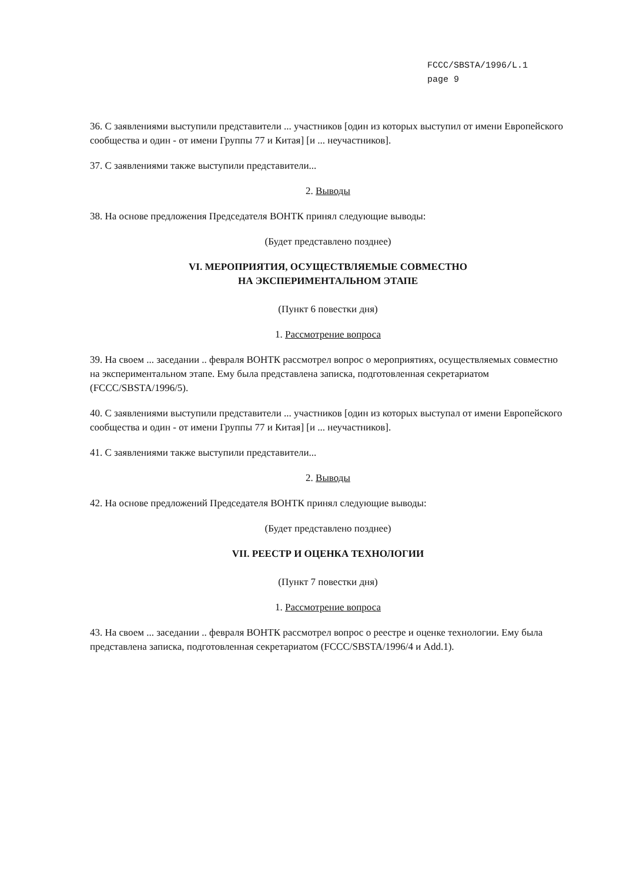FCCC/SBSTA/1996/L.1
page 9
36. С заявлениями выступили представители ... участников [один из которых выступил от имени Европейского сообщества и один - от имени Группы 77 и Китая] [и ... неучастников].
37. С заявлениями также выступили представители...
2. Выводы
38. На основе предложения Председателя ВОНТК принял следующие выводы:
(Будет представлено позднее)
VI. МЕРОПРИЯТИЯ, ОСУЩЕСТВЛЯЕМЫЕ СОВМЕСТНО
НА ЭКСПЕРИМЕНТАЛЬНОМ ЭТАПЕ
(Пункт 6 повестки дня)
1. Рассмотрение вопроса
39. На своем ... заседании .. февраля ВОНТК рассмотрел вопрос о мероприятиях, осуществляемых совместно на экспериментальном этапе. Ему была представлена записка, подготовленная секретариатом (FCCC/SBSTA/1996/5).
40. С заявлениями выступили представители ... участников [один из которых выступал от имени Европейского сообщества и один - от имени Группы 77 и Китая] [и ... неучастников].
41. С заявлениями также выступили представители...
2. Выводы
42. На основе предложений Председателя ВОНТК принял следующие выводы:
(Будет представлено позднее)
VII. РЕЕСТР И ОЦЕНКА ТЕХНОЛОГИИ
(Пункт 7 повестки дня)
1. Рассмотрение вопроса
43. На своем ... заседании .. февраля ВОНТК рассмотрел вопрос о реестре и оценке технологии. Ему была представлена записка, подготовленная секретариатом (FCCC/SBSTA/1996/4 и Add.1).